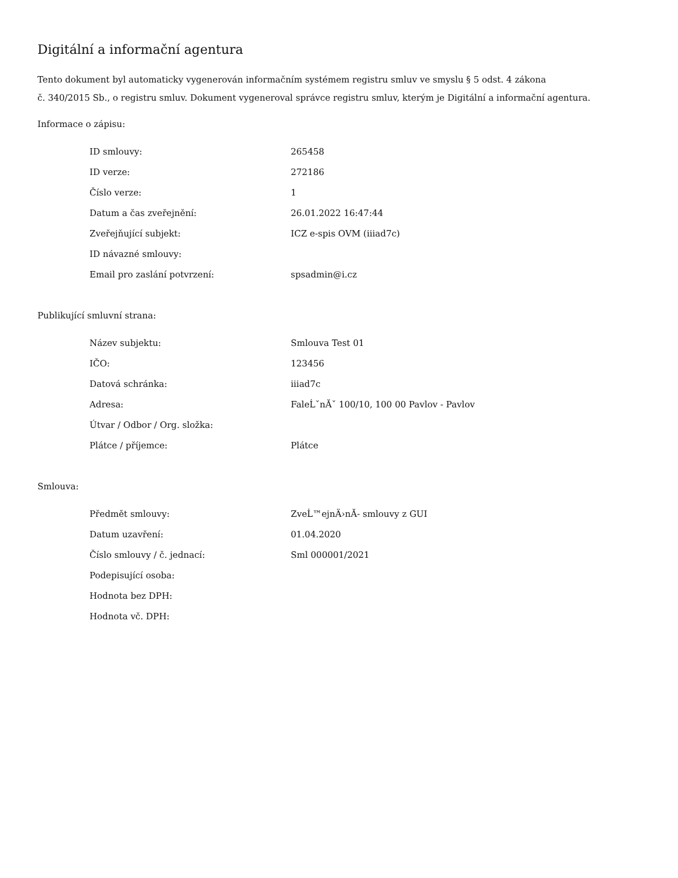Digitální a informační agentura
Tento dokument byl automaticky vygenerován informačním systémem registru smluv ve smyslu § 5 odst. 4 zákona
č. 340/2015 Sb., o registru smluv. Dokument vygeneroval správce registru smluv, kterým je Digitální a informační agentura.
Informace o zápisu:
| ID smlouvy: | 265458 |
| ID verze: | 272186 |
| Číslo verze: | 1 |
| Datum a čas zveřejnění: | 26.01.2022 16:47:44 |
| Zveřejňující subjekt: | ICZ e-spis OVM (iiiad7c) |
| ID návazné smlouvy: | |
| Email pro zaslání potvrzení: | spsadmin@i.cz |
Publikující smluvní strana:
| Název subjektu: | Smlouva Test 01 |
| IČO: | 123456 |
| Datová schránka: | iiiad7c |
| Adresa: | FaleĹˇnĂˇ 100/10, 100 00 Pavlov - Pavlov |
| Útvar / Odbor / Org. složka: | |
| Plátce / příjemce: | Plátce |
Smlouva:
| Předmět smlouvy: | ZveĹ™ejnÄ›nĂ- smlouvy z GUI |
| Datum uzavření: | 01.04.2020 |
| Číslo smlouvy / č. jednací: | Sml 000001/2021 |
| Podepisující osoba: | |
| Hodnota bez DPH: | |
| Hodnota vč. DPH: | |